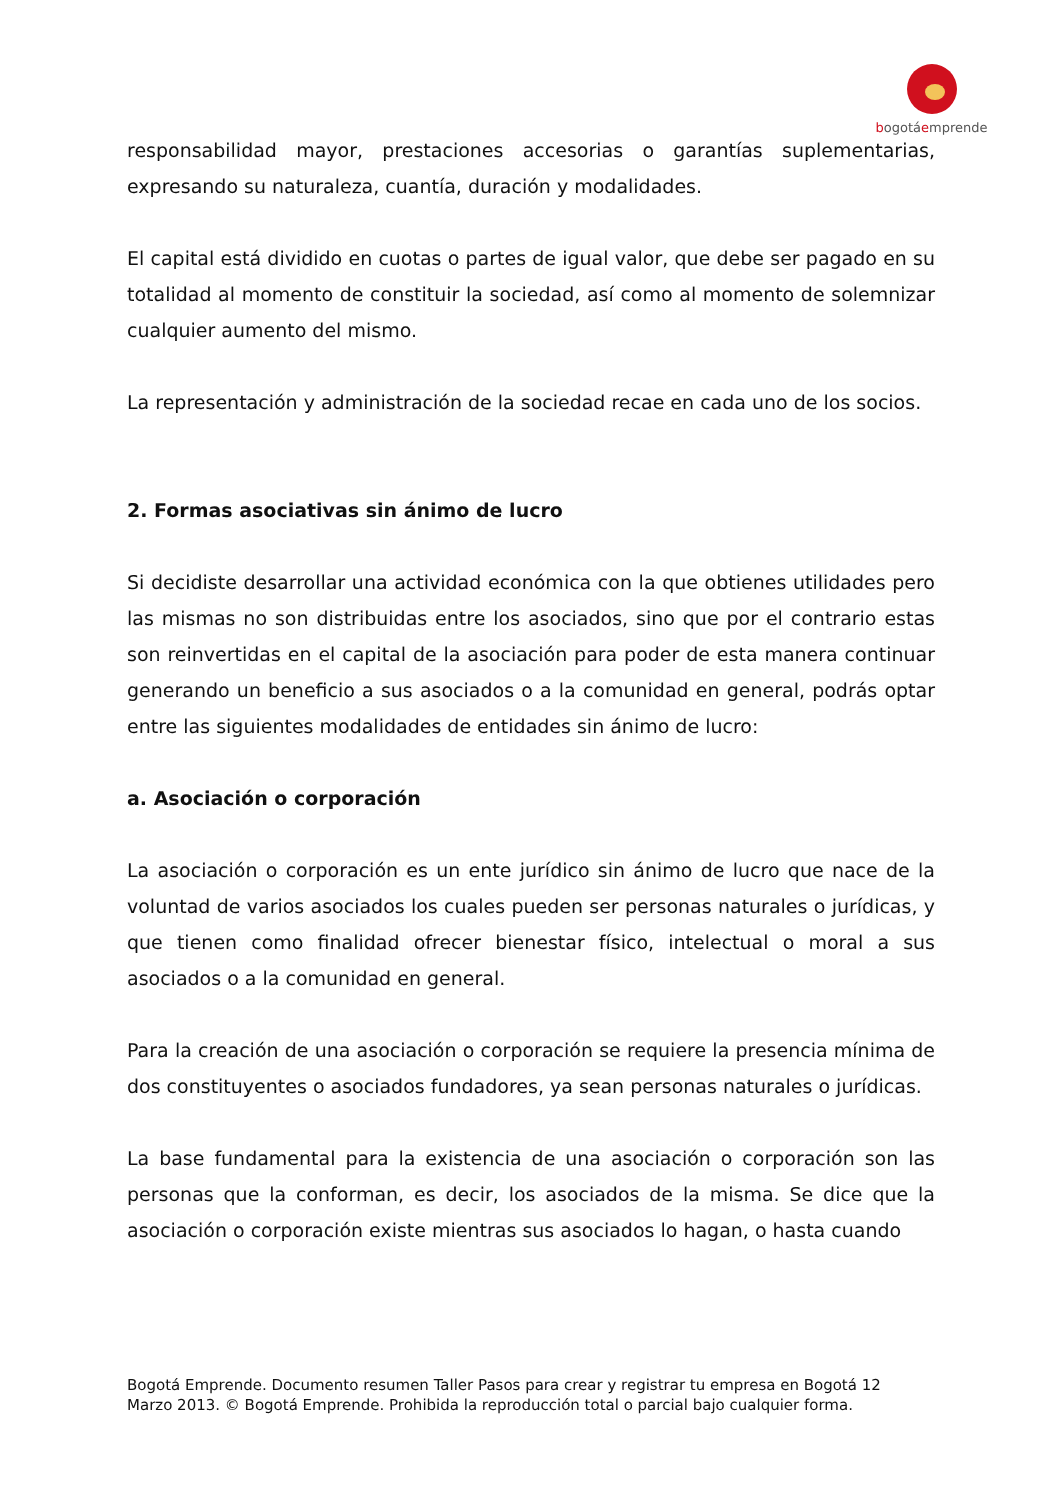bogotáemprende
responsabilidad mayor, prestaciones accesorias o garantías suplementarias, expresando su naturaleza, cuantía, duración y modalidades.
El capital está dividido en cuotas o partes de igual valor, que debe ser pagado en su totalidad al momento de constituir la sociedad, así como al momento de solemnizar cualquier aumento del mismo.
La representación y administración de la sociedad recae en cada uno de los socios.
2. Formas asociativas sin ánimo de lucro
Si decidiste desarrollar una actividad económica con la que obtienes utilidades pero las mismas no son distribuidas entre los asociados, sino que por el contrario estas son reinvertidas en el capital de la asociación para poder de esta manera continuar generando un beneficio a sus asociados o a la comunidad en general, podrás optar entre las siguientes modalidades de entidades sin ánimo de lucro:
a. Asociación o corporación
La asociación o corporación es un ente jurídico sin ánimo de lucro que nace de la voluntad de varios asociados los cuales pueden ser personas naturales o jurídicas, y que tienen como finalidad ofrecer bienestar físico, intelectual o moral a sus asociados o a la comunidad en general.
Para la creación de una asociación o corporación se requiere la presencia mínima de dos constituyentes o asociados fundadores, ya sean personas naturales o jurídicas.
La base fundamental para la existencia de una asociación o corporación son las personas que la conforman, es decir, los asociados de la misma. Se dice que la asociación o corporación existe mientras sus asociados lo hagan, o hasta cuando
Bogotá Emprende. Documento resumen Taller Pasos para crear y registrar tu empresa en Bogotá 12
Marzo 2013. © Bogotá Emprende. Prohibida la reproducción total o parcial bajo cualquier forma.